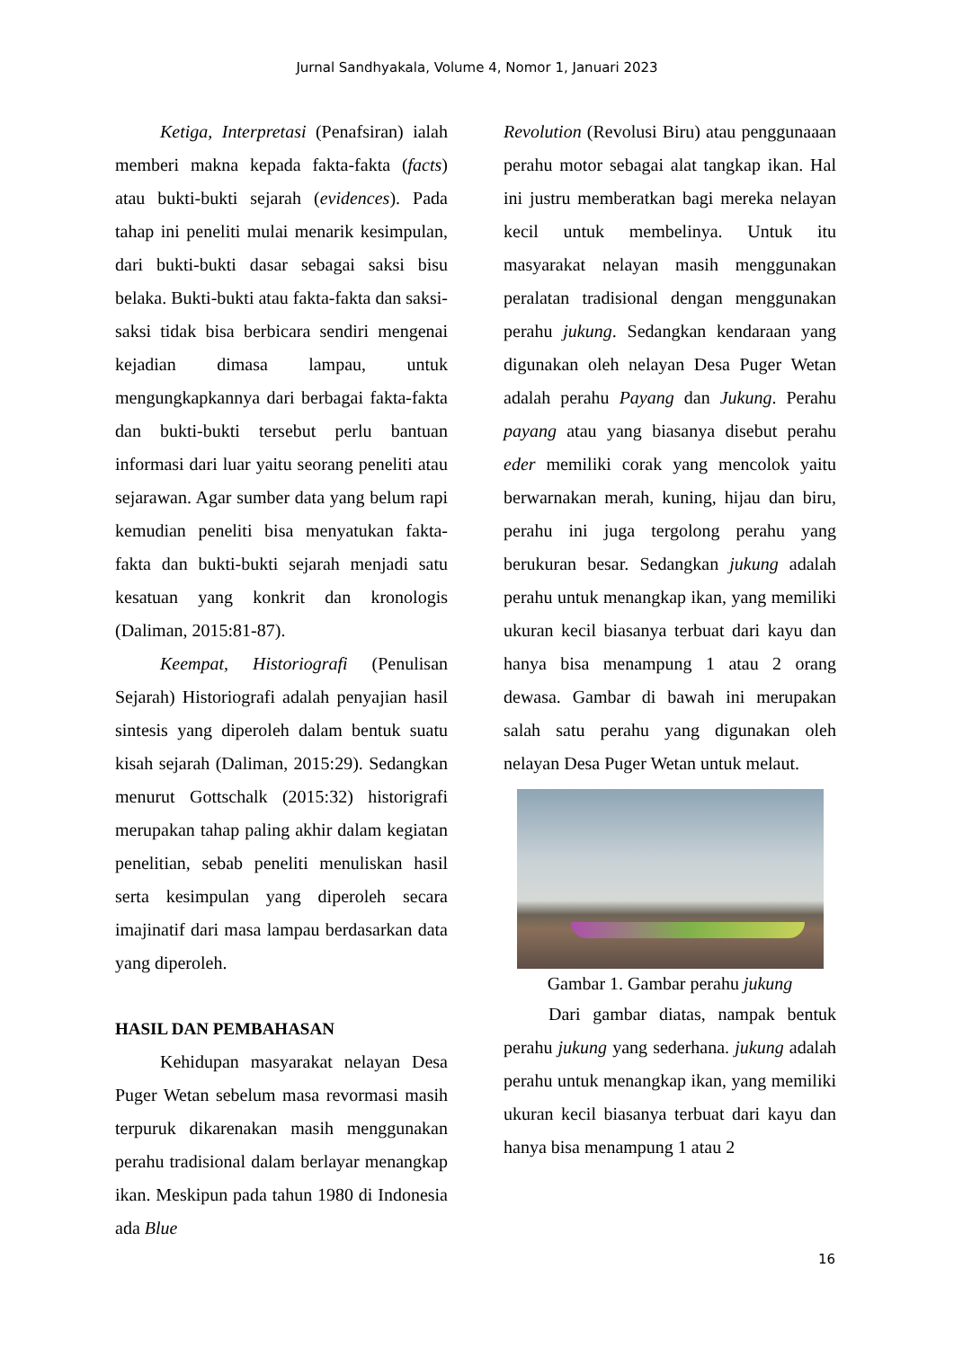Jurnal Sandhyakala, Volume 4, Nomor 1, Januari 2023
Ketiga, Interpretasi (Penafsiran) ialah memberi makna kepada fakta-fakta (facts) atau bukti-bukti sejarah (evidences). Pada tahap ini peneliti mulai menarik kesimpulan, dari bukti-bukti dasar sebagai saksi bisu belaka. Bukti-bukti atau fakta-fakta dan saksi-saksi tidak bisa berbicara sendiri mengenai kejadian dimasa lampau, untuk mengungkapkannya dari berbagai fakta-fakta dan bukti-bukti tersebut perlu bantuan informasi dari luar yaitu seorang peneliti atau sejarawan. Agar sumber data yang belum rapi kemudian peneliti bisa menyatukan fakta-fakta dan bukti-bukti sejarah menjadi satu kesatuan yang konkrit dan kronologis (Daliman, 2015:81-87).
Keempat, Historiografi (Penulisan Sejarah) Historiografi adalah penyajian hasil sintesis yang diperoleh dalam bentuk suatu kisah sejarah (Daliman, 2015:29). Sedangkan menurut Gottschalk (2015:32) historigrafi merupakan tahap paling akhir dalam kegiatan penelitian, sebab peneliti menuliskan hasil serta kesimpulan yang diperoleh secara imajinatif dari masa lampau berdasarkan data yang diperoleh.
HASIL DAN PEMBAHASAN
Kehidupan masyarakat nelayan Desa Puger Wetan sebelum masa revormasi masih terpuruk dikarenakan masih menggunakan perahu tradisional dalam berlayar menangkap ikan. Meskipun pada tahun 1980 di Indonesia ada Blue
Revolution (Revolusi Biru) atau penggunaaan perahu motor sebagai alat tangkap ikan. Hal ini justru memberatkan bagi mereka nelayan kecil untuk membelinya. Untuk itu masyarakat nelayan masih menggunakan peralatan tradisional dengan menggunakan perahu jukung. Sedangkan kendaraan yang digunakan oleh nelayan Desa Puger Wetan adalah perahu Payang dan Jukung. Perahu payang atau yang biasanya disebut perahu eder memiliki corak yang mencolok yaitu berwarnakan merah, kuning, hijau dan biru, perahu ini juga tergolong perahu yang berukuran besar. Sedangkan jukung adalah perahu untuk menangkap ikan, yang memiliki ukuran kecil biasanya terbuat dari kayu dan hanya bisa menampung 1 atau 2 orang dewasa. Gambar di bawah ini merupakan salah satu perahu yang digunakan oleh nelayan Desa Puger Wetan untuk melaut.
Gambar 1. Gambar perahu jukung
Dari gambar diatas, nampak bentuk perahu jukung yang sederhana. jukung adalah perahu untuk menangkap ikan, yang memiliki ukuran kecil biasanya terbuat dari kayu dan hanya bisa menampung 1 atau 2
16